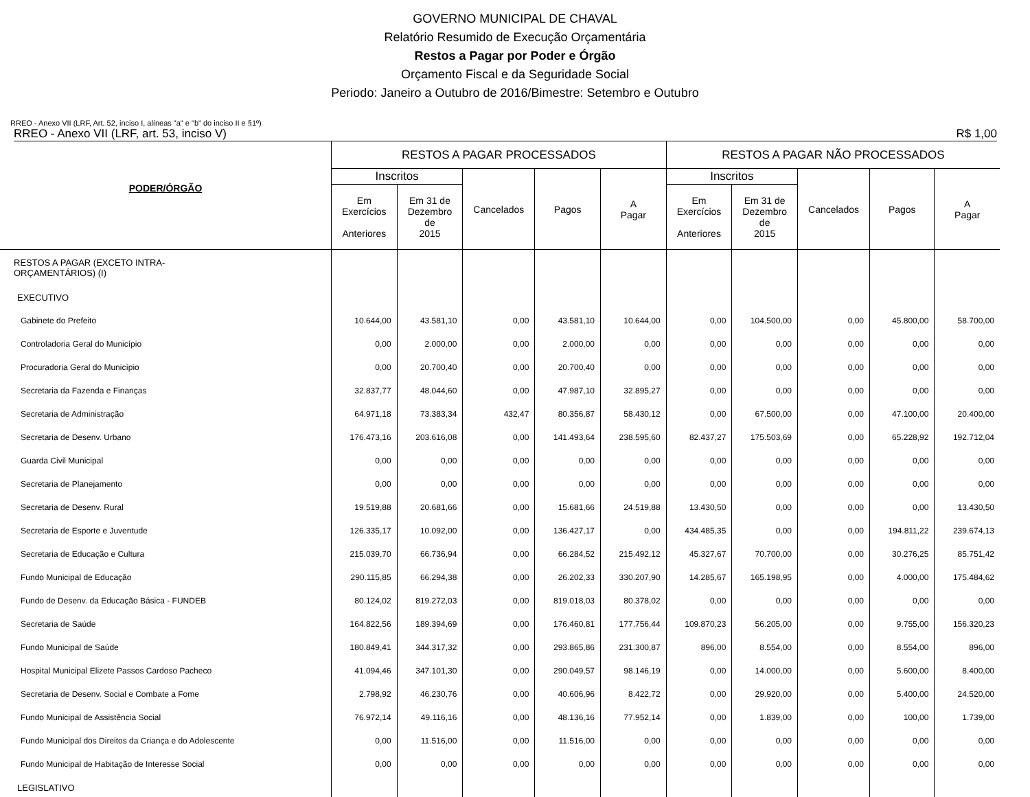GOVERNO MUNICIPAL DE CHAVAL
Relatório Resumido de Execução Orçamentária
Restos a Pagar por Poder e Órgão
Orçamento Fiscal e da Seguridade Social
Periodo: Janeiro a Outubro de 2016/Bimestre: Setembro e Outubro
RREO - Anexo VII (LRF, Art. 52, inciso I, alíneas "a" e "b" do inciso II e §1º)
RREO - Anexo VII (LRF, art. 53, inciso V) R$ 1,00
| PODER/ÓRGÃO | RESTOS A PAGAR PROCESSADOS | | | | | RESTOS A PAGAR NÃO PROCESSADOS | | | | |
| --- | --- | --- | --- | --- | --- | --- | --- | --- | --- | --- |
| | Inscritos | | Cancelados | Pagos | A Pagar | Inscritos | | Cancelados | Pagos | A Pagar |
| | Em Exercícios Anteriores | Em 31 de Dezembro de 2015 | | | | Em Exercícios Anteriores | Em 31 de Dezembro de 2015 | | | |
| RESTOS A PAGAR (EXCETO INTRA- ORÇAMENTÁRIOS) (I) | | | | | | | | | | |
| EXECUTIVO | | | | | | | | | | |
| Gabinete do Prefeito | 10.644,00 | 43.581,10 | 0,00 | 43.581,10 | 10.644,00 | 0,00 | 104.500,00 | 0,00 | 45.800,00 | 58.700,00 |
| Controladoria Geral do Município | 0,00 | 2.000,00 | 0,00 | 2.000,00 | 0,00 | 0,00 | 0,00 | 0,00 | 0,00 | 0,00 |
| Procuradoria Geral do Município | 0,00 | 20.700,40 | 0,00 | 20.700,40 | 0,00 | 0,00 | 0,00 | 0,00 | 0,00 | 0,00 |
| Secretaria da Fazenda e Finanças | 32.837,77 | 48.044,60 | 0,00 | 47.987,10 | 32.895,27 | 0,00 | 0,00 | 0,00 | 0,00 | 0,00 |
| Secretaria de Administração | 64.971,18 | 73.383,34 | 432,47 | 80.356,87 | 58.430,12 | 0,00 | 67.500,00 | 0,00 | 47.100,00 | 20.400,00 |
| Secretaria de Desenv. Urbano | 176.473,16 | 203.616,08 | 0,00 | 141.493,64 | 238.595,60 | 82.437,27 | 175.503,69 | 0,00 | 65.228,92 | 192.712,04 |
| Guarda Civil Municipal | 0,00 | 0,00 | 0,00 | 0,00 | 0,00 | 0,00 | 0,00 | 0,00 | 0,00 | 0,00 |
| Secretaria de Planejamento | 0,00 | 0,00 | 0,00 | 0,00 | 0,00 | 0,00 | 0,00 | 0,00 | 0,00 | 0,00 |
| Secretaria de Desenv. Rural | 19.519,88 | 20.681,66 | 0,00 | 15.681,66 | 24.519,88 | 13.430,50 | 0,00 | 0,00 | 0,00 | 13.430,50 |
| Secretaria de Esporte e Juventude | 126.335,17 | 10.092,00 | 0,00 | 136.427,17 | 0,00 | 434.485,35 | 0,00 | 0,00 | 194.811,22 | 239.674,13 |
| Secretaria de Educação e Cultura | 215.039,70 | 66.736,94 | 0,00 | 66.284,52 | 215.492,12 | 45.327,67 | 70.700,00 | 0,00 | 30.276,25 | 85.751,42 |
| Fundo Municipal de Educação | 290.115,85 | 66.294,38 | 0,00 | 26.202,33 | 330.207,90 | 14.285,67 | 165.198,95 | 0,00 | 4.000,00 | 175.484,62 |
| Fundo de Desenv. da Educação Básica - FUNDEB | 80.124,02 | 819.272,03 | 0,00 | 819.018,03 | 80.378,02 | 0,00 | 0,00 | 0,00 | 0,00 | 0,00 |
| Secretaria de Saúde | 164.822,56 | 189.394,69 | 0,00 | 176.460,81 | 177.756,44 | 109.870,23 | 56.205,00 | 0,00 | 9.755,00 | 156.320,23 |
| Fundo Municipal de Saúde | 180.849,41 | 344.317,32 | 0,00 | 293.865,86 | 231.300,87 | 896,00 | 8.554,00 | 0,00 | 8.554,00 | 896,00 |
| Hospital Municipal Elizete Passos Cardoso Pacheco | 41.094,46 | 347.101,30 | 0,00 | 290.049,57 | 98.146,19 | 0,00 | 14.000,00 | 0,00 | 5.600,00 | 8.400,00 |
| Secretaria de Desenv. Social e Combate a Fome | 2.798,92 | 46.230,76 | 0,00 | 40.606,96 | 8.422,72 | 0,00 | 29.920,00 | 0,00 | 5.400,00 | 24.520,00 |
| Fundo Municipal de Assistência Social | 76.972,14 | 49.116,16 | 0,00 | 48.136,16 | 77.952,14 | 0,00 | 1.839,00 | 0,00 | 100,00 | 1.739,00 |
| Fundo Municipal dos Direitos da Criança e do Adolescente | 0,00 | 11.516,00 | 0,00 | 11.516,00 | 0,00 | 0,00 | 0,00 | 0,00 | 0,00 | 0,00 |
| Fundo Municipal de Habitação de Interesse Social | 0,00 | 0,00 | 0,00 | 0,00 | 0,00 | 0,00 | 0,00 | 0,00 | 0,00 | 0,00 |
| LEGISLATIVO | | | | | | | | | | |